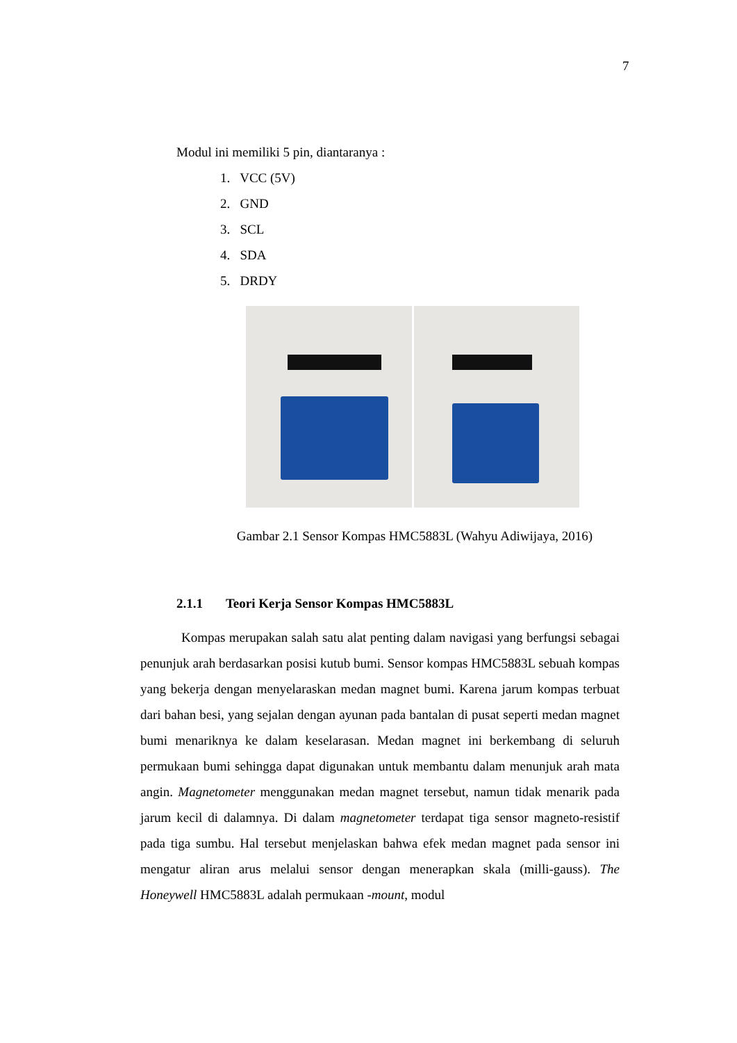7
Modul ini memiliki 5 pin, diantaranya :
1. VCC (5V)
2. GND
3. SCL
4. SDA
5. DRDY
Gambar 2.1 Sensor Kompas HMC5883L (Wahyu Adiwijaya, 2016)
2.1.1 Teori Kerja Sensor Kompas HMC5883L
Kompas merupakan salah satu alat penting dalam navigasi yang berfungsi sebagai penunjuk arah berdasarkan posisi kutub bumi. Sensor kompas HMC5883L sebuah kompas yang bekerja dengan menyelaraskan medan magnet bumi. Karena jarum kompas terbuat dari bahan besi, yang sejalan dengan ayunan pada bantalan di pusat seperti medan magnet bumi menariknya ke dalam keselarasan. Medan magnet ini berkembang di seluruh permukaan bumi sehingga dapat digunakan untuk membantu dalam menunjuk arah mata angin. Magnetometer menggunakan medan magnet tersebut, namun tidak menarik pada jarum kecil di dalamnya. Di dalam magnetometer terdapat tiga sensor magneto-resistif pada tiga sumbu. Hal tersebut menjelaskan bahwa efek medan magnet pada sensor ini mengatur aliran arus melalui sensor dengan menerapkan skala (milli-gauss). The Honeywell HMC5883L adalah permukaan -mount, modul